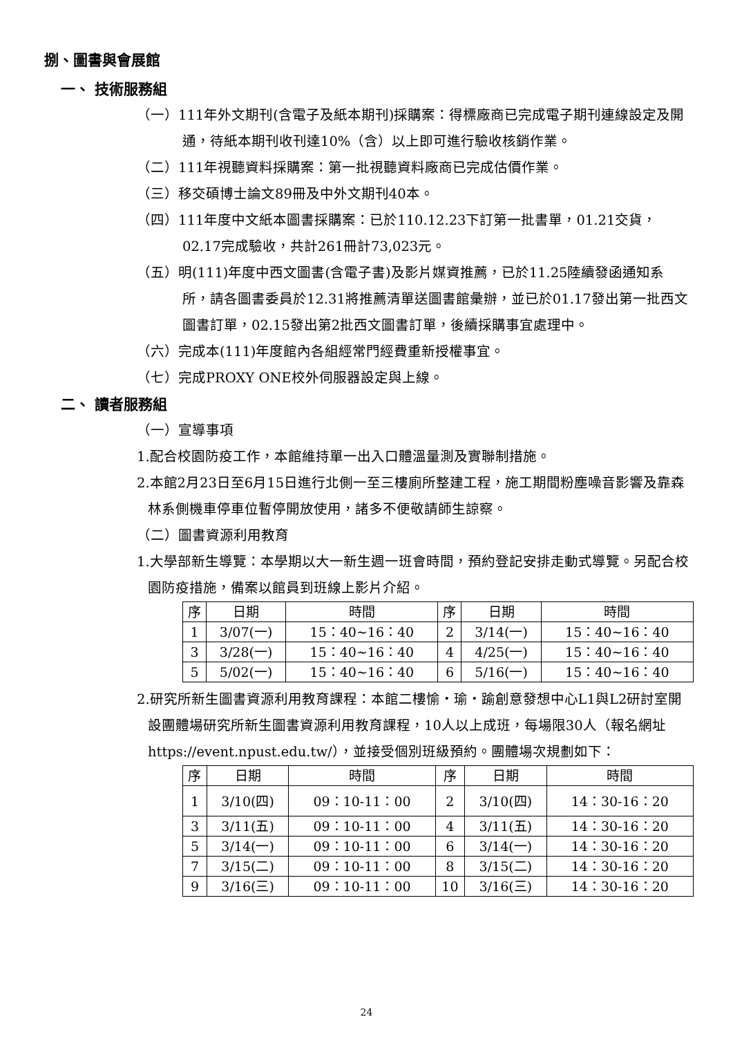捌、圖書與會展館
一、 技術服務組
（一）111年外文期刊(含電子及紙本期刊)採購案：得標廠商已完成電子期刊連線設定及開通，待紙本期刊收刊達10%（含）以上即可進行驗收核銷作業。
（二）111年視聽資料採購案：第一批視聽資料廠商已完成估價作業。
（三）移交碩博士論文89冊及中外文期刊40本。
（四）111年度中文紙本圖書採購案：已於110.12.23下訂第一批書單，01.21交貨，02.17完成驗收，共計261冊計73,023元。
（五）明(111)年度中西文圖書(含電子書)及影片媒資推薦，已於11.25陸續發函通知系所，請各圖書委員於12.31將推薦清單送圖書館彙辦，並已於01.17發出第一批西文圖書訂單，02.15發出第2批西文圖書訂單，後續採購事宜處理中。
（六）完成本(111)年度館內各組經常門經費重新授權事宜。
（七）完成PROXY ONE校外伺服器設定與上線。
二、 讀者服務組
（一）宣導事項
1.配合校園防疫工作，本館維持單一出入口體溫量測及實聯制措施。
2.本館2月23日至6月15日進行北側一至三樓廁所整建工程，施工期間粉塵噪音影響及靠森林系側機車停車位暫停開放使用，諸多不便敬請師生諒察。
（二）圖書資源利用教育
1.大學部新生導覽：本學期以大一新生週一班會時間，預約登記安排走動式導覽。另配合校園防疫措施，備案以館員到班線上影片介紹。
| 序 | 日期 | 時間 | 序 | 日期 | 時間 |
| --- | --- | --- | --- | --- | --- |
| 1 | 3/07(一) | 15：40~16：40 | 2 | 3/14(一) | 15：40~16：40 |
| 3 | 3/28(一) | 15：40~16：40 | 4 | 4/25(一) | 15：40~16：40 |
| 5 | 5/02(一) | 15：40~16：40 | 6 | 5/16(一) | 15：40~16：40 |
2.研究所新生圖書資源利用教育課程：本館二樓愉‧瑜‧踰創意發想中心L1與L2研討室開設團體場研究所新生圖書資源利用教育課程，10人以上成班，每場限30人（報名網址https://event.npust.edu.tw/），並接受個別班級預約。團體場次規劃如下：
| 序 | 日期 | 時間 | 序 | 日期 | 時間 |
| --- | --- | --- | --- | --- | --- |
| 1 | 3/10(四) | 09：10-11：00 | 2 | 3/10(四) | 14：30-16：20 |
| 3 | 3/11(五) | 09：10-11：00 | 4 | 3/11(五) | 14：30-16：20 |
| 5 | 3/14(一) | 09：10-11：00 | 6 | 3/14(一) | 14：30-16：20 |
| 7 | 3/15(二) | 09：10-11：00 | 8 | 3/15(二) | 14：30-16：20 |
| 9 | 3/16(三) | 09：10-11：00 | 10 | 3/16(三) | 14：30-16：20 |
24